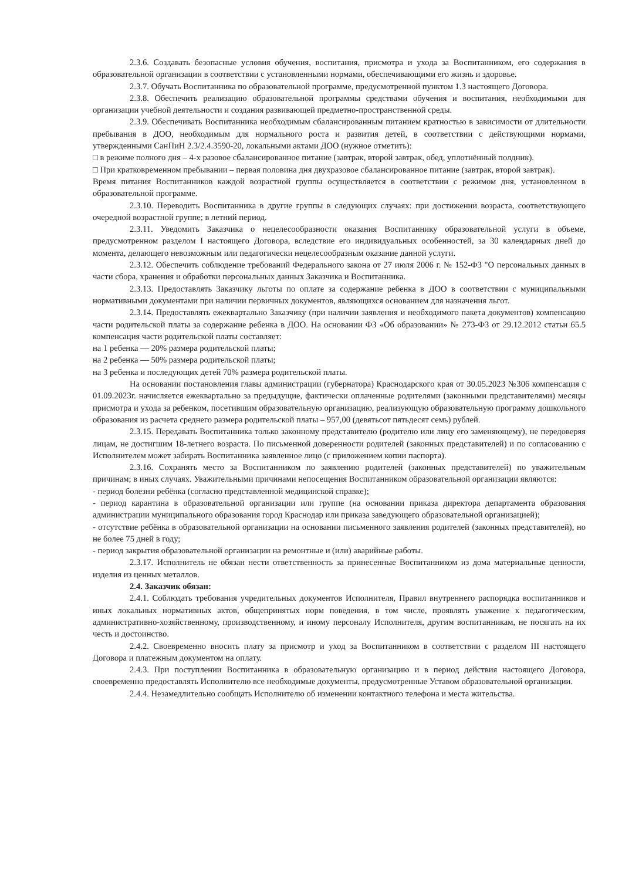2.3.6. Создавать безопасные условия обучения, воспитания, присмотра и ухода за Воспитанником, его содержания в образовательной организации в соответствии с установленными нормами, обеспечивающими его жизнь и здоровье.
2.3.7. Обучать Воспитанника по образовательной программе, предусмотренной пунктом 1.3 настоящего Договора.
2.3.8. Обеспечить реализацию образовательной программы средствами обучения и воспитания, необходимыми для организации учебной деятельности и создания развивающей предметно-пространственной среды.
2.3.9. Обеспечивать Воспитанника необходимым сбалансированным питанием кратностью в зависимости от длительности пребывания в ДОО, необходимым для нормального роста и развития детей, в соответствии с действующими нормами, утвержденными СанПиН 2.3/2.4.3590-20, локальными актами ДОО (нужное отметить):
□ в режиме полного дня – 4-х разовое сбалансированное питание (завтрак, второй завтрак, обед, уплотнённый полдник).
□ При кратковременном пребывании – первая половина дня двухразовое сбалансированное питание (завтрак, второй завтрак).
Время питания Воспитанников каждой возрастной группы осуществляется в соответствии с режимом дня, установленном в образовательной программе.
2.3.10. Переводить Воспитанника в другие группы в следующих случаях: при достижении возраста, соответствующего очередной возрастной группе; в летний период.
2.3.11. Уведомить Заказчика о нецелесообразности оказания Воспитаннику образовательной услуги в объеме, предусмотренном разделом I настоящего Договора, вследствие его индивидуальных особенностей, за 30 календарных дней до момента, делающего невозможным или педагогически нецелесообразным оказание данной услуги.
2.3.12. Обеспечить соблюдение требований Федерального закона от 27 июля 2006 г. № 152-ФЗ "О персональных данных в части сбора, хранения и обработки персональных данных Заказчика и Воспитанника.
2.3.13. Предоставлять Заказчику льготы по оплате за содержание ребенка в ДОО в соответствии с муниципальными нормативными документами при наличии первичных документов, являющихся основанием для назначения льгот.
2.3.14. Предоставлять ежеквартально Заказчику (при наличии заявления и необходимого пакета документов) компенсацию части родительской платы за содержание ребенка в ДОО. На основании ФЗ «Об образовании» № 273-ФЗ от 29.12.2012 статьи 65.5 компенсация части родительской платы составляет:
на 1 ребенка — 20% размера родительской платы;
на 2 ребенка — 50% размера родительской платы;
на 3 ребенка и последующих детей 70% размера родительской платы.
На основании постановления главы администрации (губернатора) Краснодарского края от 30.05.2023 №306 компенсация с 01.09.2023г. начисляется ежеквартально за предыдущие, фактически оплаченные родителями (законными представителями) месяцы присмотра и ухода за ребенком, посетившим образовательную организацию, реализующую образовательную программу дошкольного образования из расчета среднего размера родительской платы – 957,00 (девятьсот пятьдесят семь) рублей.
2.3.15. Передавать Воспитанника только законному представителю (родителю или лицу его заменяющему), не передоверяя лицам, не достигшим 18-летнего возраста. По письменной доверенности родителей (законных представителей) и по согласованию с Исполнителем может забирать Воспитанника заявленное лицо (с приложением копии паспорта).
2.3.16. Сохранять место за Воспитанником по заявлению родителей (законных представителей) по уважительным причинам; в иных случаях. Уважительными причинами непосещения Воспитанником образовательной организации являются:
- период болезни ребёнка (согласно представленной медицинской справке);
- период карантина в образовательной организации или группе (на основании приказа директора департамента образования администрации муниципального образования город Краснодар или приказа заведующего образовательной организацией);
- отсутствие ребёнка в образовательной организации на основании письменного заявления родителей (законных представителей), но не более 75 дней в году;
- период закрытия образовательной организации на ремонтные и (или) аварийные работы.
2.3.17. Исполнитель не обязан нести ответственность за принесенные Воспитанником из дома материальные ценности, изделия из ценных металлов.
2.4. Заказчик обязан:
2.4.1. Соблюдать требования учредительных документов Исполнителя, Правил внутреннего распорядка воспитанников и иных локальных нормативных актов, общепринятых норм поведения, в том числе, проявлять уважение к педагогическим, административно-хозяйственному, производственному, и иному персоналу Исполнителя, другим воспитанникам, не посягать на их честь и достоинство.
2.4.2. Своевременно вносить плату за присмотр и уход за Воспитанником в соответствии с разделом III настоящего Договора и платежным документом на оплату.
2.4.3. При поступлении Воспитанника в образовательную организацию и в период действия настоящего Договора, своевременно предоставлять Исполнителю все необходимые документы, предусмотренные Уставом образовательной организации.
2.4.4. Незамедлительно сообщать Исполнителю об изменении контактного телефона и места жительства.